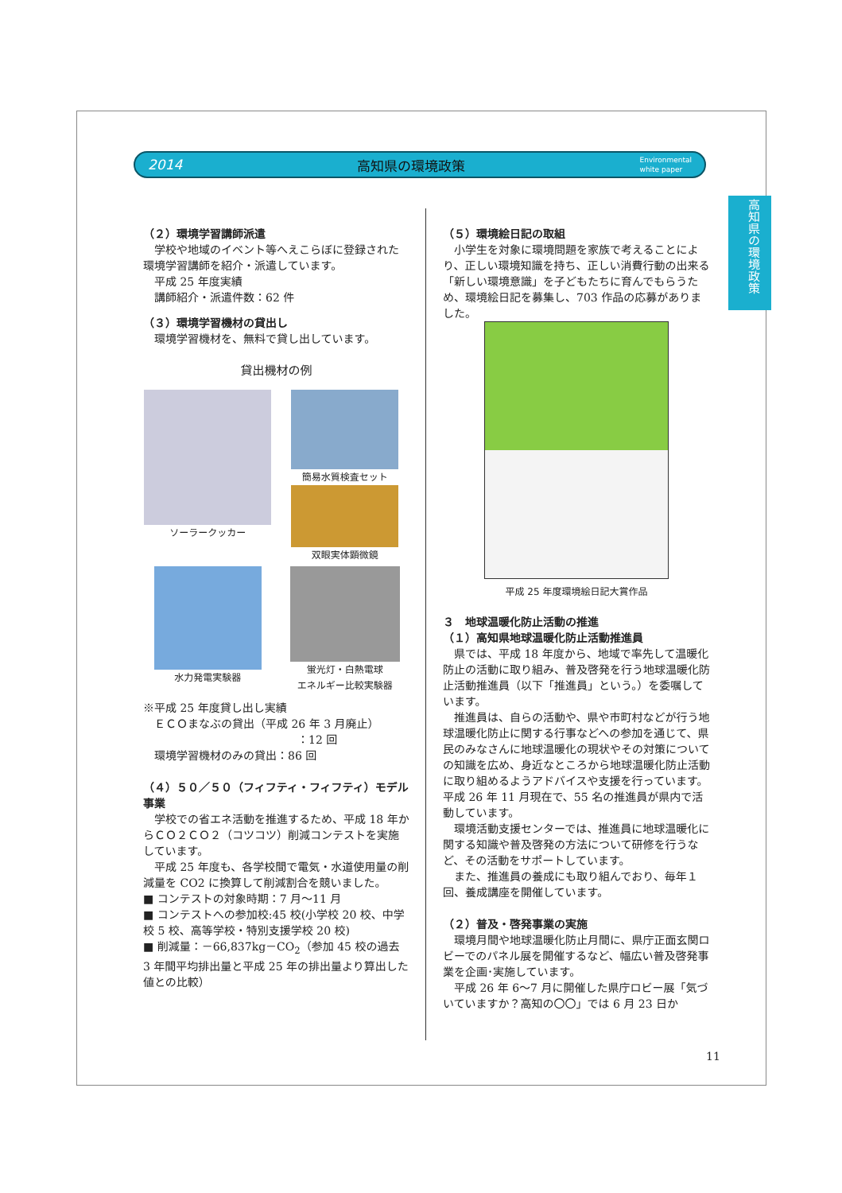2014 高知県の環境政策 Environmental
white paper
高知県の環境政策
（２）環境学習講師派遣
学校や地域のイベント等へえこらぼに登録された環境学習講師を紹介・派遣しています。
平成 25 年度実績
講師紹介・派遣件数：62 件
（３）環境学習機材の貸出し
環境学習機材を、無料で貸し出しています。
貸出機材の例
ソーラークッカー
簡易水質検査セット
双眼実体顕微鏡
水力発電実験器
蛍光灯・白熱電球
エネルギー比較実験器
※平成 25 年度貸し出し実績
ＥＣＯまなぶの貸出（平成 26 年 3 月廃止）
：12 回
環境学習機材のみの貸出：86 回
（４）５０／５０（フィフティ・フィフティ）モデル事業
学校での省エネ活動を推進するため、平成 18 年からＣＯ２ＣＯ２（コツコツ）削減コンテストを実施しています。
平成 25 年度も、各学校間で電気・水道使用量の削減量を CO2 に換算して削減割合を競いました。
■ コンテストの対象時期：7 月～11 月
■ コンテストへの参加校:45 校(小学校 20 校、中学校 5 校、高等学校・特別支援学校 20 校)
■ 削減量：－66,837kg－CO<sub>2</sub>（参加 45 校の過去 3 年間平均排出量と平成 25 年の排出量より算出した値との比較）
（５）環境絵日記の取組
小学生を対象に環境問題を家族で考えることにより、正しい環境知識を持ち、正しい消費行動の出来る「新しい環境意識」を子どもたちに育んでもらうため、環境絵日記を募集し、703 作品の応募がありました。
平成 25 年度環境絵日記大賞作品
３　地球温暖化防止活動の推進
（１）高知県地球温暖化防止活動推進員
県では、平成 18 年度から、地域で率先して温暖化防止の活動に取り組み、普及啓発を行う地球温暖化防止活動推進員（以下「推進員」という。）を委嘱しています。
推進員は、自らの活動や、県や市町村などが行う地球温暖化防止に関する行事などへの参加を通じて、県民のみなさんに地球温暖化の現状やその対策についての知識を広め、身近なところから地球温暖化防止活動に取り組めるようアドバイスや支援を行っています。平成 26 年 11 月現在で、55 名の推進員が県内で活動しています。
環境活動支援センターでは、推進員に地球温暖化に関する知識や普及啓発の方法について研修を行うなど、その活動をサポートしています。
また、推進員の養成にも取り組んでおり、毎年１回、養成講座を開催しています。
（２）普及・啓発事業の実施
環境月間や地球温暖化防止月間に、県庁正面玄関ロビーでのパネル展を開催するなど、幅広い普及啓発事業を企画･実施しています。
平成 26 年 6～7 月に開催した県庁ロビー展「気づいていますか？高知の〇〇」では 6 月 23 日か
11